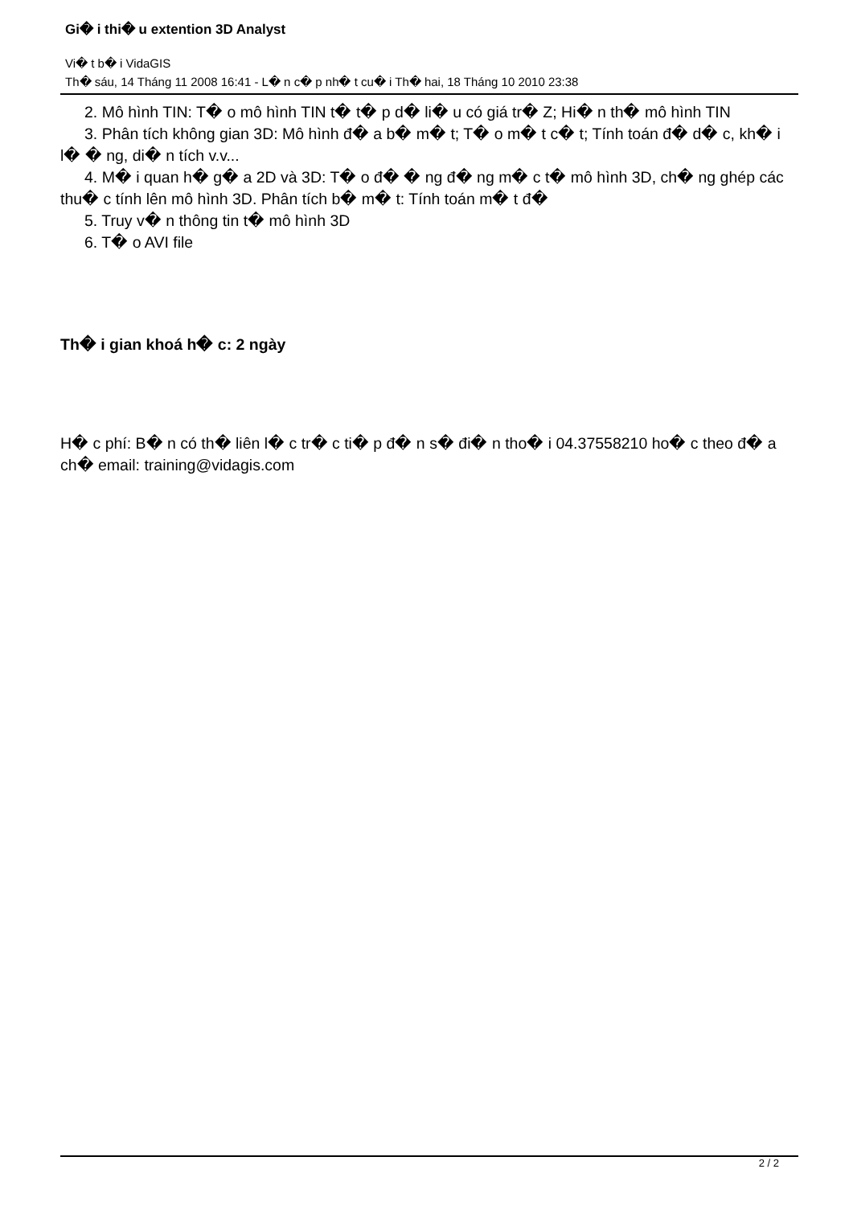Gi� i thi� u extention 3D Analyst
Vi� t b� i VidaGIS
Th� sáu, 14 Tháng 11 2008 16:41 - L� n c� p nh� t cu� i Th� hai, 18 Tháng 10 2010 23:38
2. Mô hình TIN: T� o mô hình TIN t� t� p d� li� u có giá tr� Z; Hi� n th� mô hình TIN
3. Phân tích không gian 3D: Mô hình đ� a b� m� t; T� o m� t c� t; Tính toán đ� d� c, kh� i l� � ng, di� n tích v.v...
4. M� i quan h� g� a 2D và 3D: T� o đ� � ng đ� ng m� c t� mô hình 3D, ch� ng ghép các thu� c tính lên mô hình 3D. Phân tích b� m� t: Tính toán m� t đ�
5. Truy v� n thông tin t� mô hình 3D
6. T� o AVI file
Th� i gian khoá h� c: 2 ngày
H� c phí: B� n có th� liên l� c tr� c ti� p đ� n s� đi� n tho� i 04.37558210 ho� c theo đ� a ch� email: training@vidagis.com
2 / 2